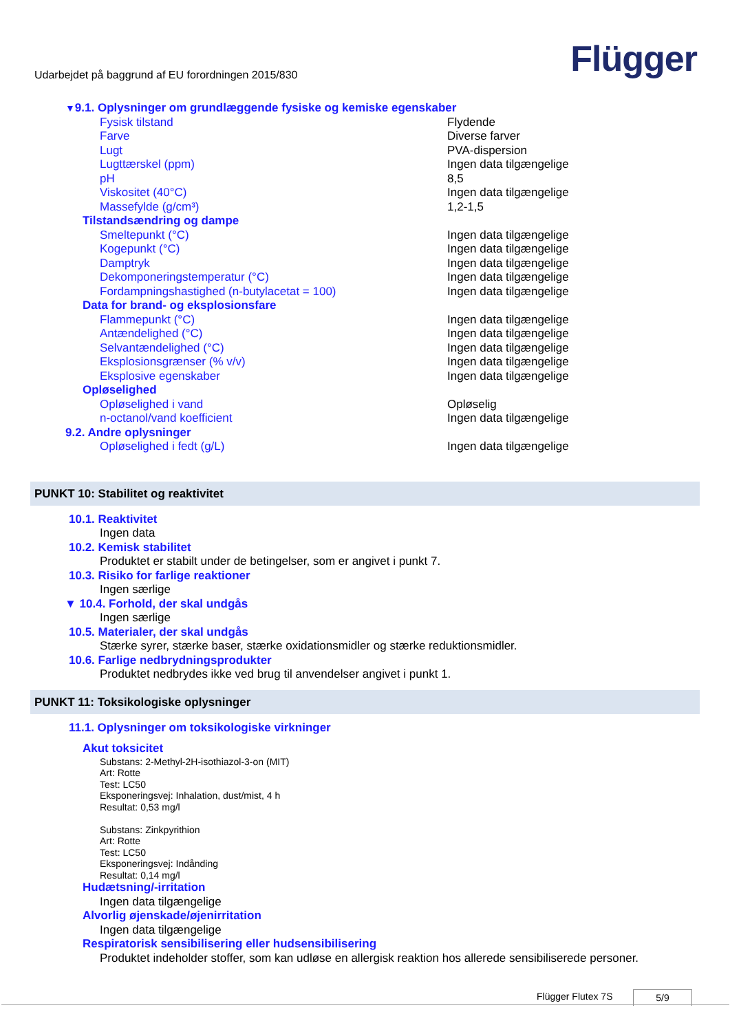Udarbejdet på baggrund af EU forordningen 2015/830
Flügger
| ▼ 9.1. Oplysninger om grundlæggende fysiske og kemiske egenskaber | |
| Fysisk tilstand | Flydende |
| Farve | Diverse farver |
| Lugt | PVA-dispersion |
| Lugttærskel (ppm) | Ingen data tilgængelige |
| pH | 8,5 |
| Viskositet (40°C) | Ingen data tilgængelige |
| Massefylde (g/cm³) | 1,2-1,5 |
| Tilstandsændring og dampe | |
| Smeltepunkt (°C) | Ingen data tilgængelige |
| Kogepunkt (°C) | Ingen data tilgængelige |
| Damptryk | Ingen data tilgængelige |
| Dekomponeringstemperatur (°C) | Ingen data tilgængelige |
| Fordampningshastighed (n-butylacetat = 100) | Ingen data tilgængelige |
| Data for brand- og eksplosionsfare | |
| Flammepunkt (°C) | Ingen data tilgængelige |
| Antændelighed (°C) | Ingen data tilgængelige |
| Selvantændelighed (°C) | Ingen data tilgængelige |
| Eksplosionsgrænser (% v/v) | Ingen data tilgængelige |
| Eksplosive egenskaber | Ingen data tilgængelige |
| Opløselighed | |
| Opløselighed i vand | Opløselig |
| n-octanol/vand koefficient | Ingen data tilgængelige |
| 9.2. Andre oplysninger | |
| Opløselighed i fedt (g/L) | Ingen data tilgængelige |
PUNKT 10: Stabilitet og reaktivitet
10.1. Reaktivitet
Ingen data
10.2. Kemisk stabilitet
Produktet er stabilt under de betingelser, som er angivet i punkt 7.
10.3. Risiko for farlige reaktioner
Ingen særlige
▼ 10.4. Forhold, der skal undgås
Ingen særlige
10.5. Materialer, der skal undgås
Stærke syrer, stærke baser, stærke oxidationsmidler og stærke reduktionsmidler.
10.6. Farlige nedbrydningsprodukter
Produktet nedbrydes ikke ved brug til anvendelser angivet i punkt 1.
PUNKT 11: Toksikologiske oplysninger
11.1. Oplysninger om toksikologiske virkninger
Akut toksicitet
Substans: 2-Methyl-2H-isothiazol-3-on (MIT)
Art: Rotte
Test: LC50
Eksponeringsvej: Inhalation, dust/mist, 4 h
Resultat: 0,53 mg/l
Substans: Zinkpyrithion
Art: Rotte
Test: LC50
Eksponeringsvej: Indånding
Resultat: 0,14 mg/l
Hudætsning/-irritation
Ingen data tilgængelige
Alvorlig øjenskade/øjenirritation
Ingen data tilgængelige
Respiratorisk sensibilisering eller hudsensibilisering
Produktet indeholder stoffer, som kan udløse en allergisk reaktion hos allerede sensibiliserede personer.
Flügger Flutex 7S 5/9